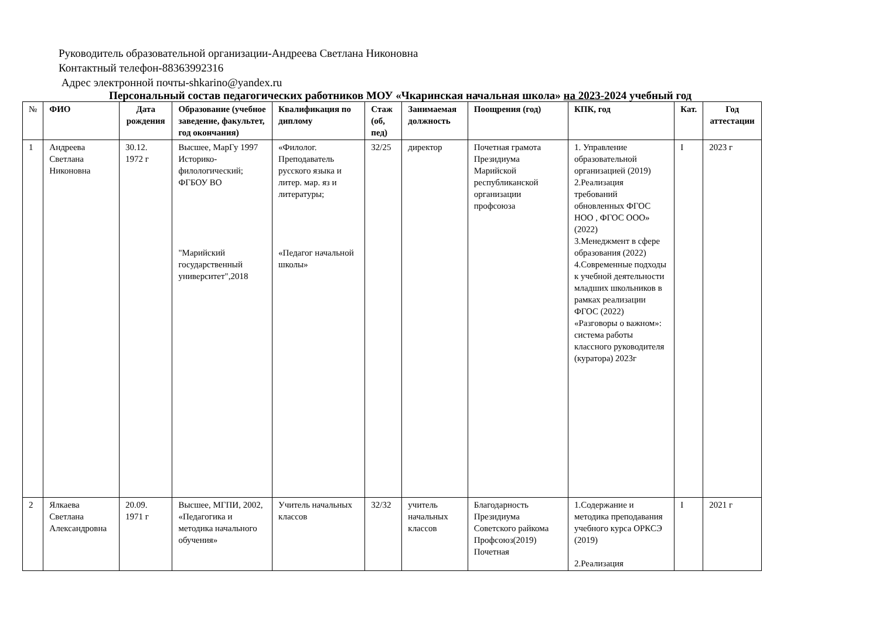Руководитель образовательной организации-Андреева Светлана Никоновна
Контактный телефон-88363992316
Адрес электронной почты-shkarino@yandex.ru
Персональный состав педагогических работников МОУ «Чкаринская начальная школа» на 2023-2024 учебный год
| № | ФИО | Дата рождения | Образование (учебное заведение, факультет, год окончания) | Квалификация по диплому | Стаж (об, пед) | Занимаемая должность | Поощрения (год) | КПК, год | Кат. | Год аттестации |
| --- | --- | --- | --- | --- | --- | --- | --- | --- | --- | --- |
| 1 | Андреева Светлана Никоновна | 30.12. 1972 г | Высшее, МарГу 1997 Историко-филологический; ФГБОУ ВО "Марийский государственный университет",2018 | «Филолог. Преподаватель русского языка и литер. мар. яз и литературы; «Педагог начальной школы» | 32/25 | директор | Почетная грамота Президиума Марийской республиканской организации профсоюза | 1. Управление образовательной организацией (2019) 2.Реализация требований обновленных ФГОС НОО , ФГОС ООО» (2022) 3.Менеджмент в сфере образования (2022) 4.Современные подходы к учебной деятельности младших школьников в рамках реализации ФГОС (2022) «Разговоры о важном»: система работы классного руководителя (куратора) 2023г | I | 2023 г |
| 2 | Ялкаева Светлана Александровна | 20.09. 1971 г | Высшее, МГПИ, 2002, «Педагогика и методика начального обучения» | Учитель начальных классов | 32/32 | учитель начальных классов | Благодарность Президиума Советского райкома Профсоюз(2019) Почетная | 1.Содержание и методика преподавания учебного курса ОРКСЭ (2019) 2.Реализация | I | 2021 г |